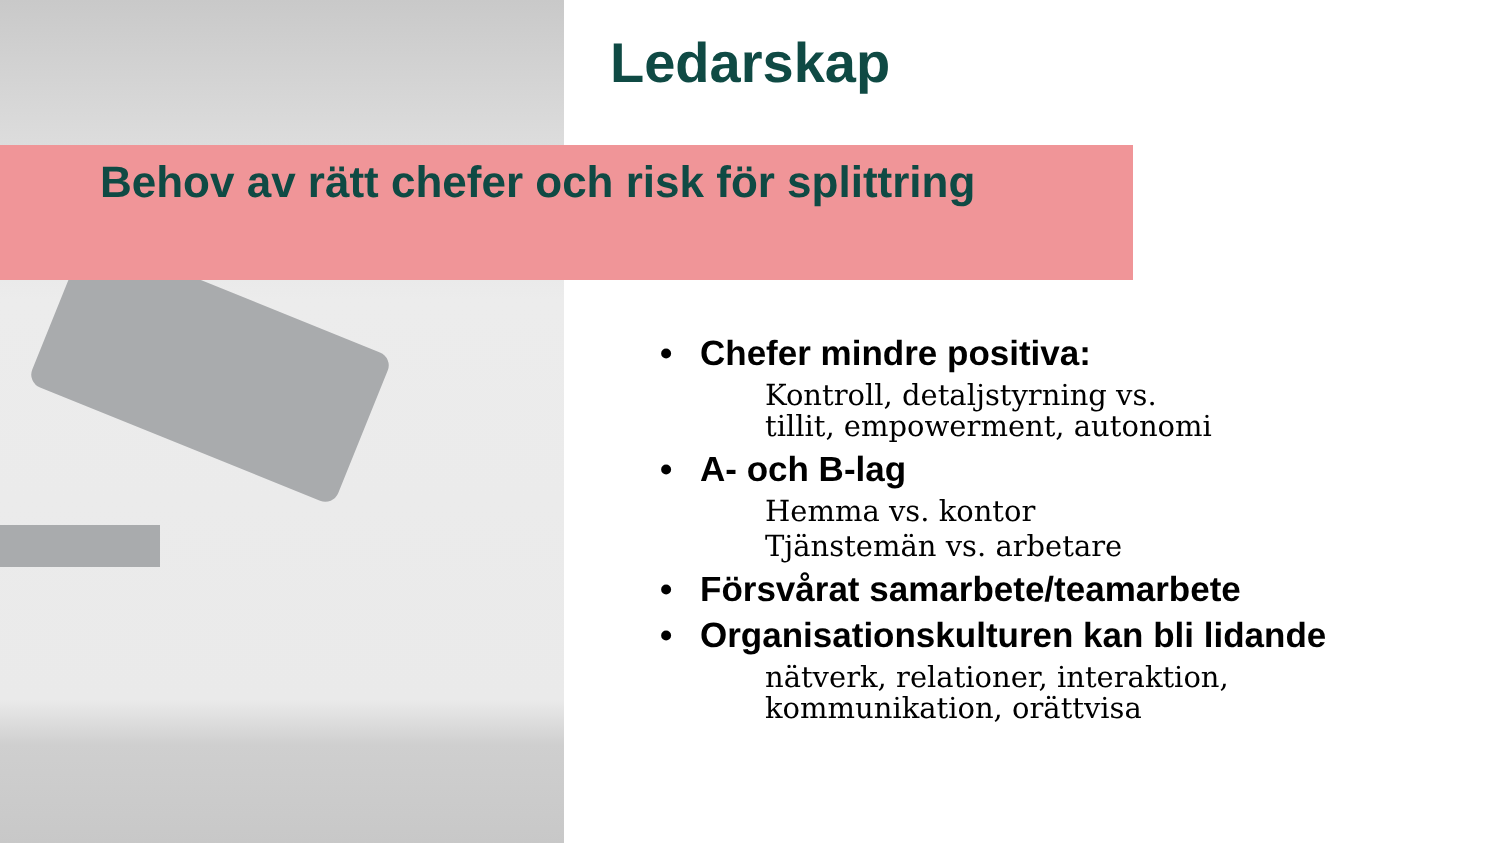Ledarskap
Behov av rätt chefer och risk för splittring
• Chefer mindre positiva:
Kontroll, detaljstyrning vs.
tillit, empowerment, autonomi
• A- och B-lag
Hemma vs. kontor
Tjänstemän vs. arbetare
• Försvårat samarbete/teamarbete
• Organisationskulturen kan bli lidande
nätverk, relationer, interaktion,
kommunikation, orättvisa